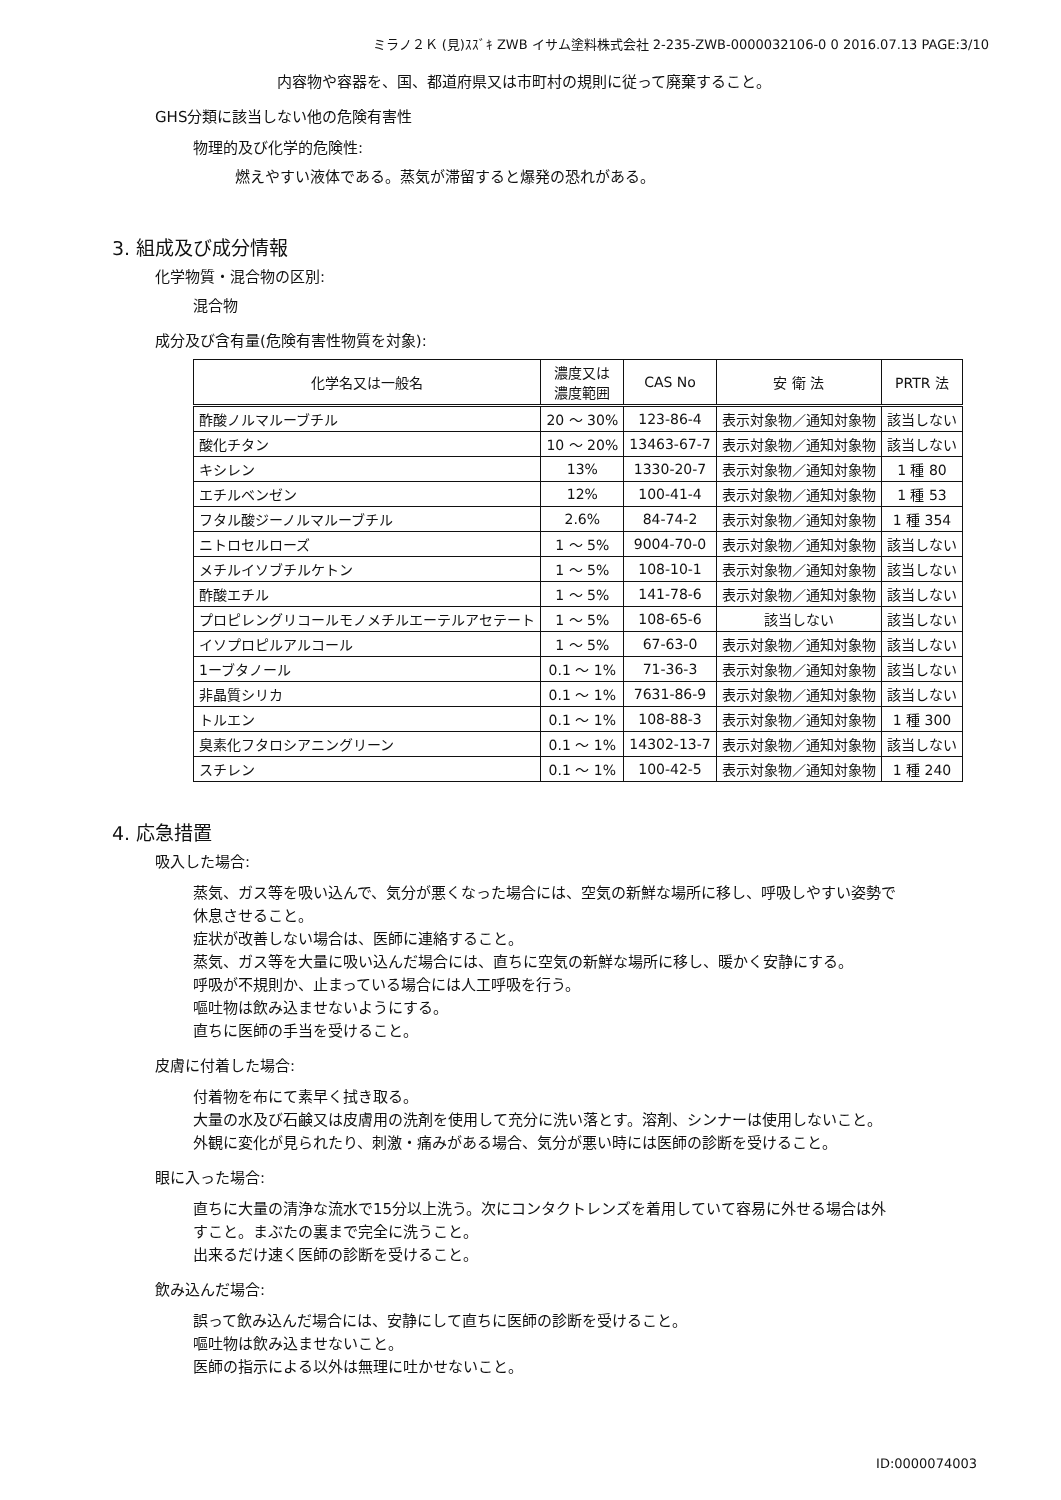ミラノ２Ｋ (見)ｽｽﾞｷ ZWB イサム塗料株式会社 2-235-ZWB-0000032106-0 0 2016.07.13 PAGE:3/10
内容物や容器を、国、都道府県又は市町村の規則に従って廃棄すること。
GHS分類に該当しない他の危険有害性
物理的及び化学的危険性:
燃えやすい液体である。蒸気が滞留すると爆発の恐れがある。
3. 組成及び成分情報
化学物質・混合物の区別:
混合物
成分及び含有量(危険有害性物質を対象):
| 化学名又は一般名 | 濃度又は 濃度範囲 | CAS No | 安 衛 法 | PRTR 法 |
| --- | --- | --- | --- | --- |
| 酢酸ノルマルーブチル | 20 ～ 30% | 123-86-4 | 表示対象物／通知対象物 | 該当しない |
| 酸化チタン | 10 ～ 20% | 13463-67-7 | 表示対象物／通知対象物 | 該当しない |
| キシレン | 13% | 1330-20-7 | 表示対象物／通知対象物 | 1 種 80 |
| エチルベンゼン | 12% | 100-41-4 | 表示対象物／通知対象物 | 1 種 53 |
| フタル酸ジーノルマルーブチル | 2.6% | 84-74-2 | 表示対象物／通知対象物 | 1 種 354 |
| ニトロセルローズ | 1 ～ 5% | 9004-70-0 | 表示対象物／通知対象物 | 該当しない |
| メチルイソブチルケトン | 1 ～ 5% | 108-10-1 | 表示対象物／通知対象物 | 該当しない |
| 酢酸エチル | 1 ～ 5% | 141-78-6 | 表示対象物／通知対象物 | 該当しない |
| プロピレングリコールモノメチルエーテルアセテート | 1 ～ 5% | 108-65-6 | 該当しない | 該当しない |
| イソプロピルアルコール | 1 ～ 5% | 67-63-0 | 表示対象物／通知対象物 | 該当しない |
| 1ーブタノール | 0.1 ～ 1% | 71-36-3 | 表示対象物／通知対象物 | 該当しない |
| 非晶質シリカ | 0.1 ～ 1% | 7631-86-9 | 表示対象物／通知対象物 | 該当しない |
| トルエン | 0.1 ～ 1% | 108-88-3 | 表示対象物／通知対象物 | 1 種 300 |
| 臭素化フタロシアニングリーン | 0.1 ～ 1% | 14302-13-7 | 表示対象物／通知対象物 | 該当しない |
| スチレン | 0.1 ～ 1% | 100-42-5 | 表示対象物／通知対象物 | 1 種 240 |
4. 応急措置
吸入した場合:
蒸気、ガス等を吸い込んで、気分が悪くなった場合には、空気の新鮮な場所に移し、呼吸しやすい姿勢で
休息させること。
症状が改善しない場合は、医師に連絡すること。
蒸気、ガス等を大量に吸い込んだ場合には、直ちに空気の新鮮な場所に移し、暖かく安静にする。
呼吸が不規則か、止まっている場合には人工呼吸を行う。
嘔吐物は飲み込ませないようにする。
直ちに医師の手当を受けること。
皮膚に付着した場合:
付着物を布にて素早く拭き取る。
大量の水及び石鹸又は皮膚用の洗剤を使用して充分に洗い落とす。溶剤、シンナーは使用しないこと。
外観に変化が見られたり、刺激・痛みがある場合、気分が悪い時には医師の診断を受けること。
眼に入った場合:
直ちに大量の清浄な流水で15分以上洗う。次にコンタクトレンズを着用していて容易に外せる場合は外
すこと。まぶたの裏まで完全に洗うこと。
出来るだけ速く医師の診断を受けること。
飲み込んだ場合:
誤って飲み込んだ場合には、安静にして直ちに医師の診断を受けること。
嘔吐物は飲み込ませないこと。
医師の指示による以外は無理に吐かせないこと。
ID:0000074003